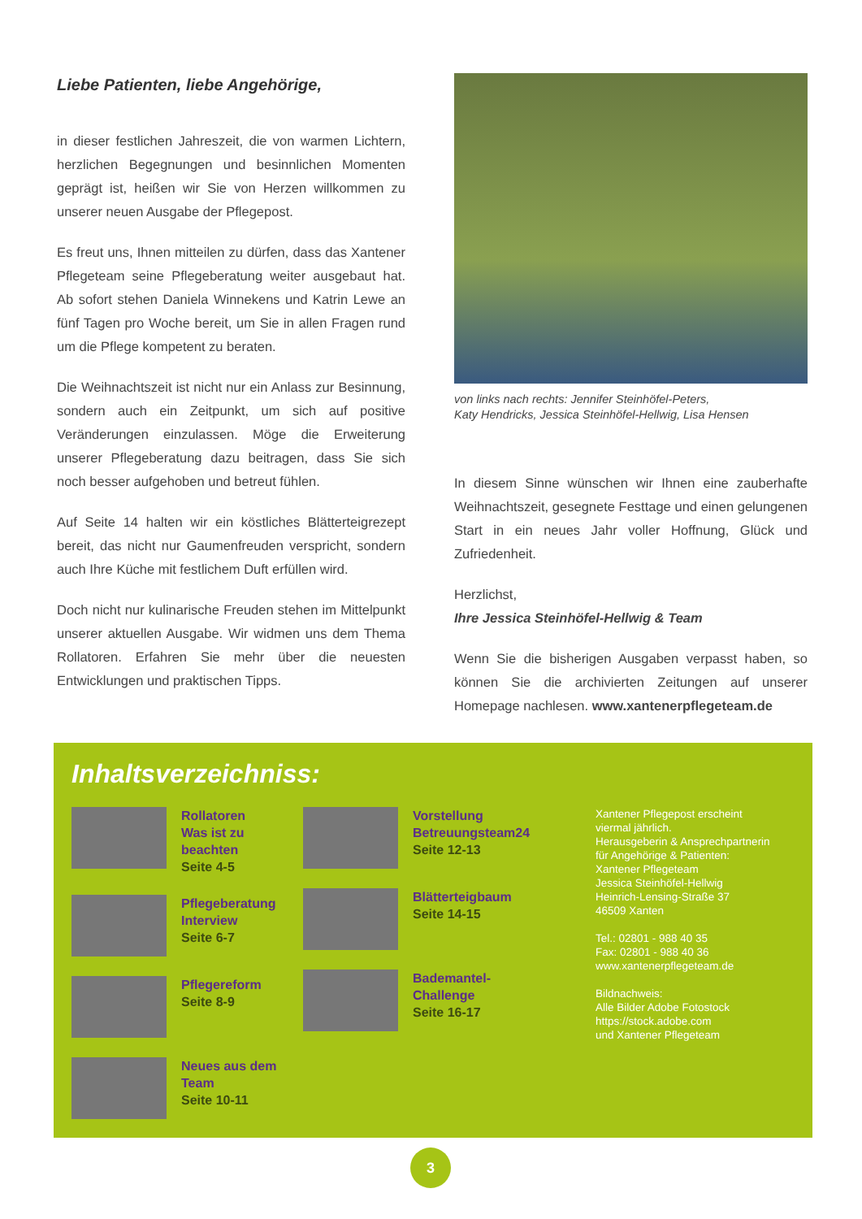Liebe Patienten, liebe Angehörige,
in dieser festlichen Jahreszeit, die von warmen Lichtern, herzlichen Begegnungen und besinnlichen Momenten geprägt ist, heißen wir Sie von Herzen willkommen zu unserer neuen Ausgabe der Pflegepost.
Es freut uns, Ihnen mitteilen zu dürfen, dass das Xantener Pflegeteam seine Pflegeberatung weiter ausgebaut hat. Ab sofort stehen Daniela Winnekens und Katrin Lewe an fünf Tagen pro Woche bereit, um Sie in allen Fragen rund um die Pflege kompetent zu beraten.
Die Weihnachtszeit ist nicht nur ein Anlass zur Besinnung, sondern auch ein Zeitpunkt, um sich auf positive Veränderungen einzulassen. Möge die Erweiterung unserer Pflegeberatung dazu beitragen, dass Sie sich noch besser aufgehoben und betreut fühlen.
Auf Seite 14 halten wir ein köstliches Blätterteigrezept bereit, das nicht nur Gaumenfreuden verspricht, sondern auch Ihre Küche mit festlichem Duft erfüllen wird.
Doch nicht nur kulinarische Freuden stehen im Mittelpunkt unserer aktuellen Ausgabe. Wir widmen uns dem Thema Rollatoren. Erfahren Sie mehr über die neuesten Entwicklungen und praktischen Tipps.
von links nach rechts: Jennifer Steinhöfel-Peters,
Katy Hendricks, Jessica Steinhöfel-Hellwig, Lisa Hensen
In diesem Sinne wünschen wir Ihnen eine zauberhafte Weihnachtszeit, gesegnete Festtage und einen gelungenen Start in ein neues Jahr voller Hoffnung, Glück und Zufriedenheit.
Herzlichst,
Ihre Jessica Steinhöfel-Hellwig & Team
Wenn Sie die bisherigen Ausgaben verpasst haben, so können Sie die archivierten Zeitungen auf unserer Homepage nachlesen. www.xantenerpflegeteam.de
Inhaltsverzeichniss:
Rollatoren
Was ist zu
beachten
Seite 4-5
Pflegeberatung
Interview
Seite 6-7
Pflegereform
Seite 8-9
Neues aus dem
Team
Seite 10-11
Vorstellung
Betreuungsteam24
Seite 12-13
Blätterteigbaum
Seite 14-15
Bademantel-Challenge
Seite 16-17
Xantener Pflegepost erscheint
viermal jährlich.
Herausgeberin & Ansprechpartnerin
für Angehörige & Patienten:
Xantener Pflegeteam
Jessica Steinhöfel-Hellwig
Heinrich-Lensing-Straße 37
46509 Xanten
Tel.: 02801 - 988 40 35
Fax: 02801 - 988 40 36
www.xantenerpflegeteam.de
Bildnachweis:
Alle Bilder Adobe Fotostock
https://stock.adobe.com
und Xantener Pflegeteam
3